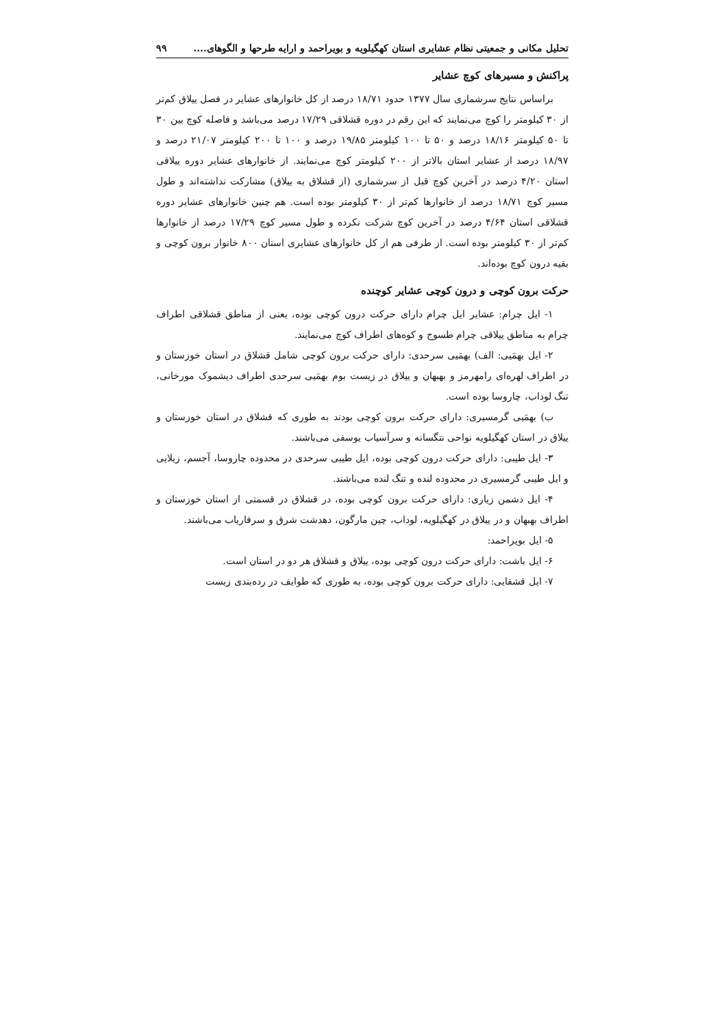تحلیل مکانی و جمعیتی نظام عشایری استان کهگیلویه و بویراحمد و ارایه طرحها و الگوهای.... ۹۹
پراکنش و مسیرهای کوچ عشایر
براساس نتایج سرشماری سال ۱۳۷۷ حدود ۱۸/۷۱ درصد از کل خانوارهای عشایر در فصل ییلاق کم‌تر از ۳۰ کیلومتر را کوچ می‌نمایند که این رقم در دوره قشلاقی ۱۷/۲۹ درصد می‌باشد و فاصله کوچ بین ۳۰ تا ۵۰ کیلومتر ۱۸/۱۶ درصد و ۵۰ تا ۱۰۰ کیلومتر ۱۹/۸۵ درصد و ۱۰۰ تا ۲۰۰ کیلومتر ۲۱/۰۷ درصد و ۱۸/۹۷ درصد از عشایر استان بالاتر از ۲۰۰ کیلومتر کوچ می‌نمایند. از خانوارهای عشایر دوره ییلاقی استان ۴/۲۰ درصد در آخرین کوچ قبل از سرشماری (از قشلاق به ییلاق) مشارکت نداشته‌اند و طول مسیر کوچ ۱۸/۷۱ درصد از خانوارها کم‌تر از ۳۰ کیلومتر بوده است. هم چنین خانوارهای عشایر دوره قشلاقی استان ۴/۶۴ درصد در آخرین کوچ شرکت نکرده و طول مسیر کوچ ۱۷/۲۹ درصد از خانوارها کم‌تر از ۳۰ کیلومتر بوده است. از طرفی هم از کل خانوارهای عشایری استان ۸۰۰ خانوار برون کوچی و بقیه درون کوچ بوده‌اند.
حرکت برون کوچی و درون کوچی عشایر کوچنده
۱- ایل چرام: عشایر ایل چرام دارای حرکت درون کوچی بوده، یعنی از مناطق قشلاقی اطراف چرام به مناطق ییلاقی چرام طسوج و کوه‌های اطراف کوچ می‌نمایند.
۲- ایل بهمَیی: الف) بهمَیی سرحدی: دارای حرکت برون کوچی شامل قشلاق در استان خوزستان و در اطراف لهره‌ای رامهرمز و بهبهان و ییلاق در زیست بوم بهمَیی سرحدی اطراف دیشموک مورخانی، تنگ لوداب، چاروسا بوده است.
ب) بهمَیی گرمسیری: دارای حرکت برون کوچی بودند به طوری که قشلاق در استان خوزستان و ییلاق در استان کهگیلویه نواحی نتگسانه و سرآسیاب یوسفی می‌باشند.
۳- ایل طیبی: دارای حرکت درون کوچی بوده، ایل طیبی سرحدی در محدوده چاروسا، آجسم، زیلایی و ایل طیبی گرمسیری در محدوده لنده و تنگ لنده می‌باشند.
۴- ایل دشمن زیاری: دارای حرکت برون کوچی بوده، در قشلاق در قسمتی از استان خوزستان و اطراف بهبهان و در ییلاق در کهگیلویه، لوداب، چین مارگون، دهدشت شرق و سرفاریاب می‌باشند.
۵- ایل بویراحمد:
۶- ایل باشت: دارای حرکت درون کوچی بوده، ییلاق و قشلاق هر دو در استان است.
۷- ایل قشقایی: دارای حرکت برون کوچی بوده، به طوری که طوایف در رده‌بندی زیست